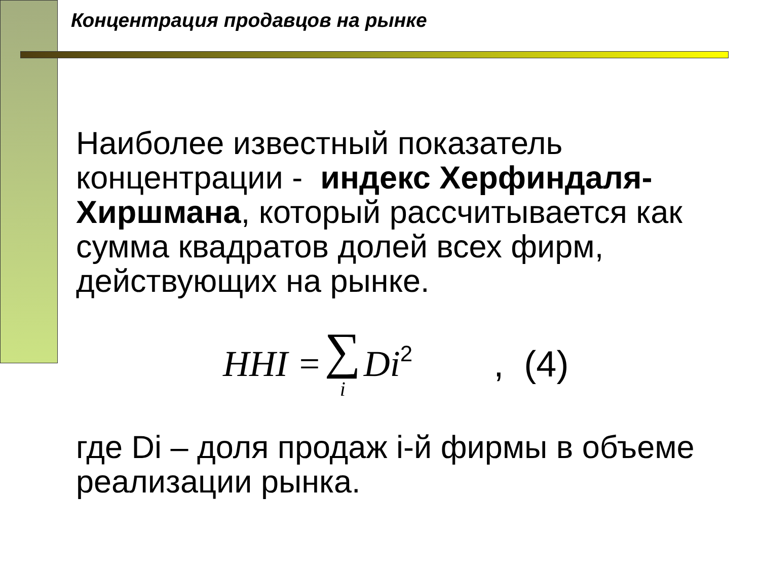Концентрация продавцов на рынке
Наиболее известный показатель концентрации - индекс Херфиндаля-Хиршмана, который рассчитывается как сумма квадратов долей всех фирм, действующих на рынке.
HHI = ∑ i Di<sup>2</sup>, (4)
где Di – доля продаж i-й фирмы в объеме реализации рынка.